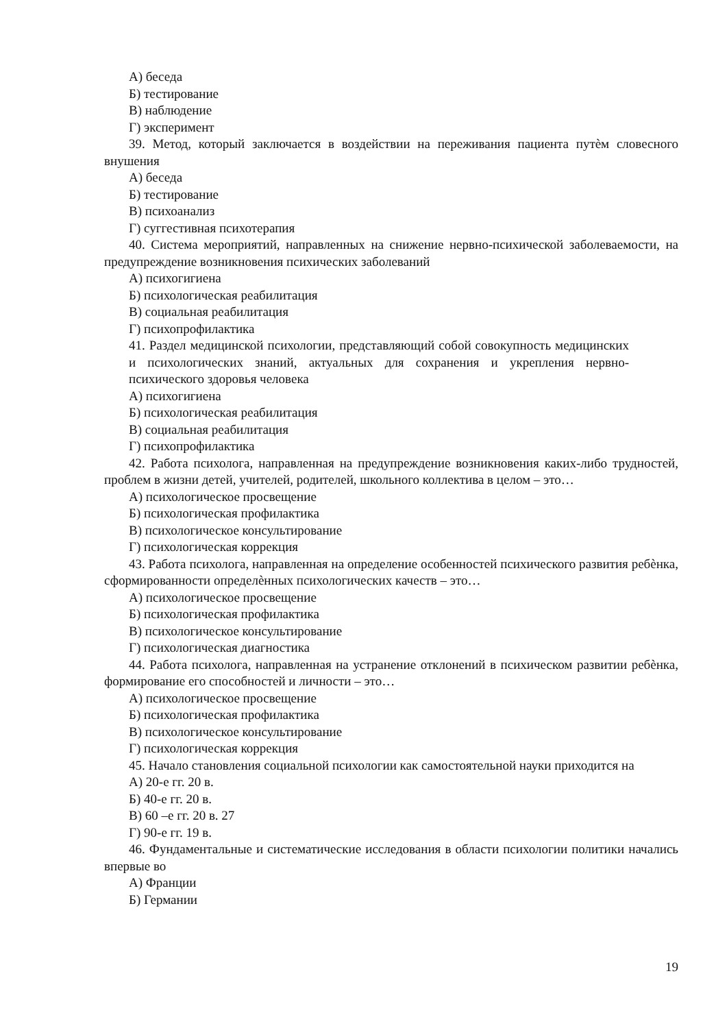А) беседа
Б) тестирование
В) наблюдение
Г) эксперимент
39. Метод, который заключается в воздействии на переживания пациента путѐм словесного внушения
А) беседа
Б) тестирование
В) психоанализ
Г) суггестивная психотерапия
40. Система мероприятий, направленных на снижение нервно-психической заболеваемости, на предупреждение возникновения психических заболеваний
А) психогигиена
Б) психологическая реабилитация
В) социальная реабилитация
Г) психопрофилактика
41. Раздел медицинской психологии, представляющий собой совокупность медицинских и психологических знаний, актуальных для сохранения и укрепления нервно-психического здоровья человека
А) психогигиена
Б) психологическая реабилитация
В) социальная реабилитация
Г) психопрофилактика
42. Работа психолога, направленная на предупреждение возникновения каких-либо трудностей, проблем в жизни детей, учителей, родителей, школьного коллектива в целом – это…
А) психологическое просвещение
Б) психологическая профилактика
В) психологическое консультирование
Г) психологическая коррекция
43. Работа психолога, направленная на определение особенностей психического развития ребѐнка, сформированности определѐнных психологических качеств – это…
А) психологическое просвещение
Б) психологическая профилактика
В) психологическое консультирование
Г) психологическая диагностика
44. Работа психолога, направленная на устранение отклонений в психическом развитии ребѐнка, формирование его способностей и личности – это…
А) психологическое просвещение
Б) психологическая профилактика
В) психологическое консультирование
Г) психологическая коррекция
45. Начало становления социальной психологии как самостоятельной науки приходится на
А) 20-е гг. 20 в.
Б) 40-е гг. 20 в.
В) 60 –е гг. 20 в. 27
Г) 90-е гг. 19 в.
46. Фундаментальные и систематические исследования в области психологии политики начались впервые во
А) Франции
Б) Германии
19